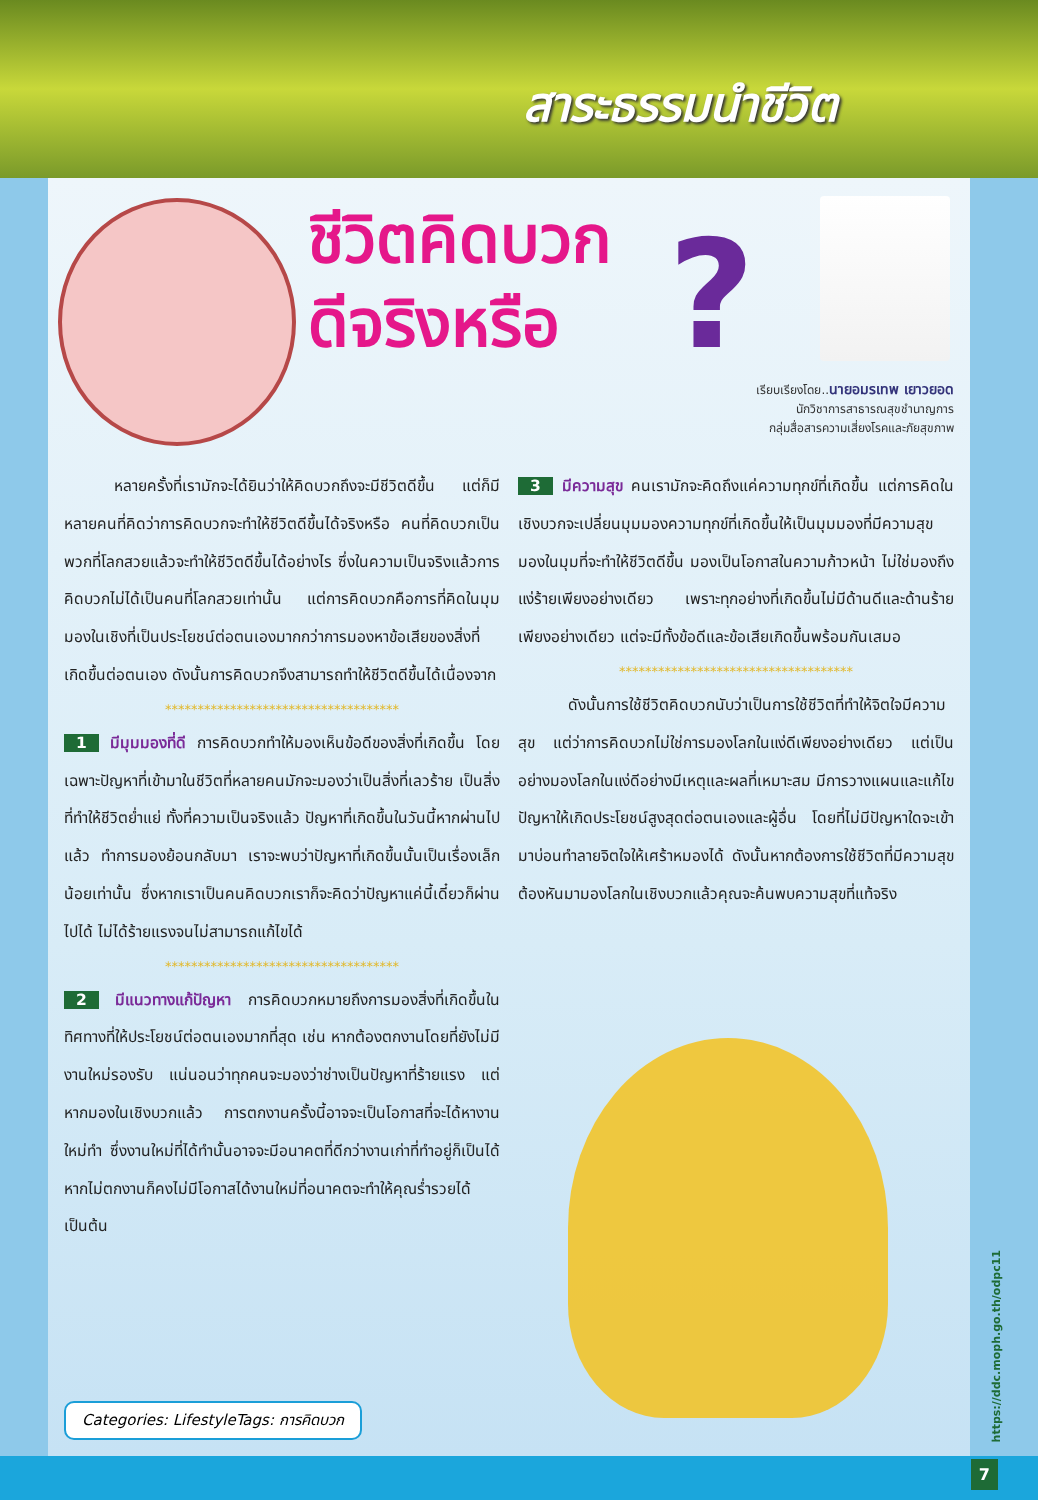สาระธรรมนำชีวิต
ชีวิตคิดบวก
ดีจริงหรือ
?
เรียบเรียงโดย..นายอมรเทพ เยาวยอด
นักวิชาการสาธารณสุขชำนาญการ
กลุ่มสื่อสารความเสี่ยงโรคและภัยสุขภาพ
หลายครั้งที่เรามักจะได้ยินว่าให้คิดบวกถึงจะมีชีวิตดีขึ้น แต่ก็มีหลายคนที่คิดว่าการคิดบวกจะทำให้ชีวิตดีขึ้นได้จริงหรือ คนที่คิดบวกเป็นพวกที่โลกสวยแล้วจะทำให้ชีวิตดีขึ้นได้อย่างไร ซึ่งในความเป็นจริงแล้วการคิดบวกไม่ได้เป็นคนที่โลกสวยเท่านั้น แต่การคิดบวกคือการที่คิดในมุมมองในเชิงที่เป็นประโยชน์ต่อตนเองมากกว่าการมองหาข้อเสียของสิ่งที่เกิดขึ้นต่อตนเอง ดังนั้นการคิดบวกจึงสามารถทำให้ชีวิตดีขึ้นได้เนื่องจาก
************************************
1 มีมุมมองที่ดี การคิดบวกทำให้มองเห็นข้อดีของสิ่งที่เกิดขึ้น โดยเฉพาะปัญหาที่เข้ามาในชีวิตที่หลายคนมักจะมองว่าเป็นสิ่งที่เลวร้าย เป็นสิ่งที่ทำให้ชีวิตย่ำแย่ ทั้งที่ความเป็นจริงแล้ว ปัญหาที่เกิดขึ้นในวันนี้หากผ่านไปแล้ว ทำการมองย้อนกลับมา เราจะพบว่าปัญหาที่เกิดขึ้นนั้นเป็นเรื่องเล็กน้อยเท่านั้น ซึ่งหากเราเป็นคนคิดบวกเราก็จะคิดว่าปัญหาแค่นี้เดี๋ยวก็ผ่านไปได้ ไม่ได้ร้ายแรงจนไม่สามารถแก้ไขได้
************************************
2 มีแนวทางแก้ปัญหา การคิดบวกหมายถึงการมองสิ่งที่เกิดขึ้นในทิศทางที่ให้ประโยชน์ต่อตนเองมากที่สุด เช่น หากต้องตกงานโดยที่ยังไม่มีงานใหม่รองรับ แน่นอนว่าทุกคนจะมองว่าช่างเป็นปัญหาที่ร้ายแรง แต่หากมองในเชิงบวกแล้ว การตกงานครั้งนี้อาจจะเป็นโอกาสที่จะได้หางานใหม่ทำ ซึ่งงานใหม่ที่ได้ทำนั้นอาจจะมีอนาคตที่ดีกว่างานเก่าที่ทำอยู่ก็เป็นได้ หากไม่ตกงานก็คงไม่มีโอกาสได้งานใหม่ที่อนาคตจะทำให้คุณร่ำรวยได้ เป็นต้น
3 มีความสุข คนเรามักจะคิดถึงแค่ความทุกข์ที่เกิดขึ้น แต่การคิดในเชิงบวกจะเปลี่ยนมุมมองความทุกข์ที่เกิดขึ้นให้เป็นมุมมองที่มีความสุข มองในมุมที่จะทำให้ชีวิตดีขึ้น มองเป็นโอกาสในความก้าวหน้า ไม่ใช่มองถึงแง่ร้ายเพียงอย่างเดียว เพราะทุกอย่างที่เกิดขึ้นไม่มีด้านดีและด้านร้ายเพียงอย่างเดียว แต่จะมีทั้งข้อดีและข้อเสียเกิดขึ้นพร้อมกันเสมอ
************************************
ดังนั้นการใช้ชีวิตคิดบวกนับว่าเป็นการใช้ชีวิตที่ทำให้จิตใจมีความสุข แต่ว่าการคิดบวกไม่ใช่การมองโลกในแง่ดีเพียงอย่างเดียว แต่เป็นอย่างมองโลกในแง่ดีอย่างมีเหตุและผลที่เหมาะสม มีการวางแผนและแก้ไขปัญหาให้เกิดประโยชน์สูงสุดต่อตนเองและผู้อื่น โดยที่ไม่มีปัญหาใดจะเข้ามาบ่อนทำลายจิตใจให้เศร้าหมองได้ ดังนั้นหากต้องการใช้ชีวิตที่มีความสุข ต้องหันมามองโลกในเชิงบวกแล้วคุณจะค้นพบความสุขที่แท้จริง
Categories: LifestyleTags: การคิดบวก
https://ddc.moph.go.th/odpc11
7